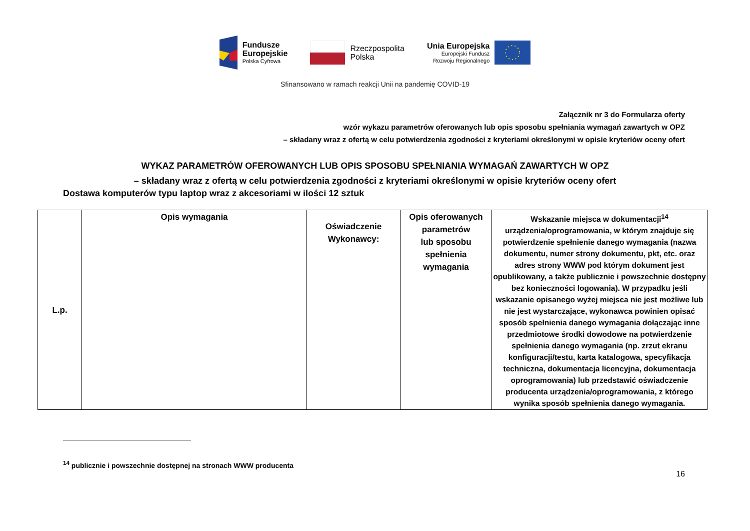Fundusze
Europejskie
Polska Cyfrowa
Rzeczpospolita
Polska
Unia Europejska
Europejski Fundusz
Rozwoju Regionalnego
Sfinansowano w ramach reakcji Unii na pandemię COVID-19
Załącznik nr 3 do Formularza oferty
wzór wykazu parametrów oferowanych lub opis sposobu spełniania wymagań zawartych w OPZ
– składany wraz z ofertą w celu potwierdzenia zgodności z kryteriami określonymi w opisie kryteriów oceny ofert
WYKAZ PARAMETRÓW OFEROWANYCH LUB OPIS SPOSOBU SPEŁNIANIA WYMAGAŃ ZAWARTYCH W OPZ
– składany wraz z ofertą w celu potwierdzenia zgodności z kryteriami określonymi w opisie kryteriów oceny ofert
Dostawa komputerów typu laptop wraz z akcesoriami w ilości 12 sztuk
| L.p. | Opis wymagania | Oświadczenie Wykonawcy: | Opis oferowanych parametrów lub sposobu spełnienia wymagania | Wskazanie miejsca w dokumentacji<sup>14</sup> urządzenia/oprogramowania, w którym znajduje się potwierdzenie spełnienie danego wymagania (nazwa dokumentu, numer strony dokumentu, pkt, etc. oraz adres strony WWW pod którym dokument jest opublikowany, a także publicznie i powszechnie dostępny bez konieczności logowania). W przypadku jeśli wskazanie opisanego wyżej miejsca nie jest możliwe lub nie jest wystarczające, wykonawca powinien opisać sposób spełnienia danego wymagania dołączając inne przedmiotowe środki dowodowe na potwierdzenie spełnienia danego wymagania (np. zrzut ekranu konfiguracji/testu, karta katalogowa, specyfikacja techniczna, dokumentacja licencyjna, dokumentacja oprogramowania) lub przedstawić oświadczenie producenta urządzenia/oprogramowania, z którego wynika sposób spełnienia danego wymagania. |
<sup>14</sup> publicznie i powszechnie dostępnej na stronach WWW producenta
16